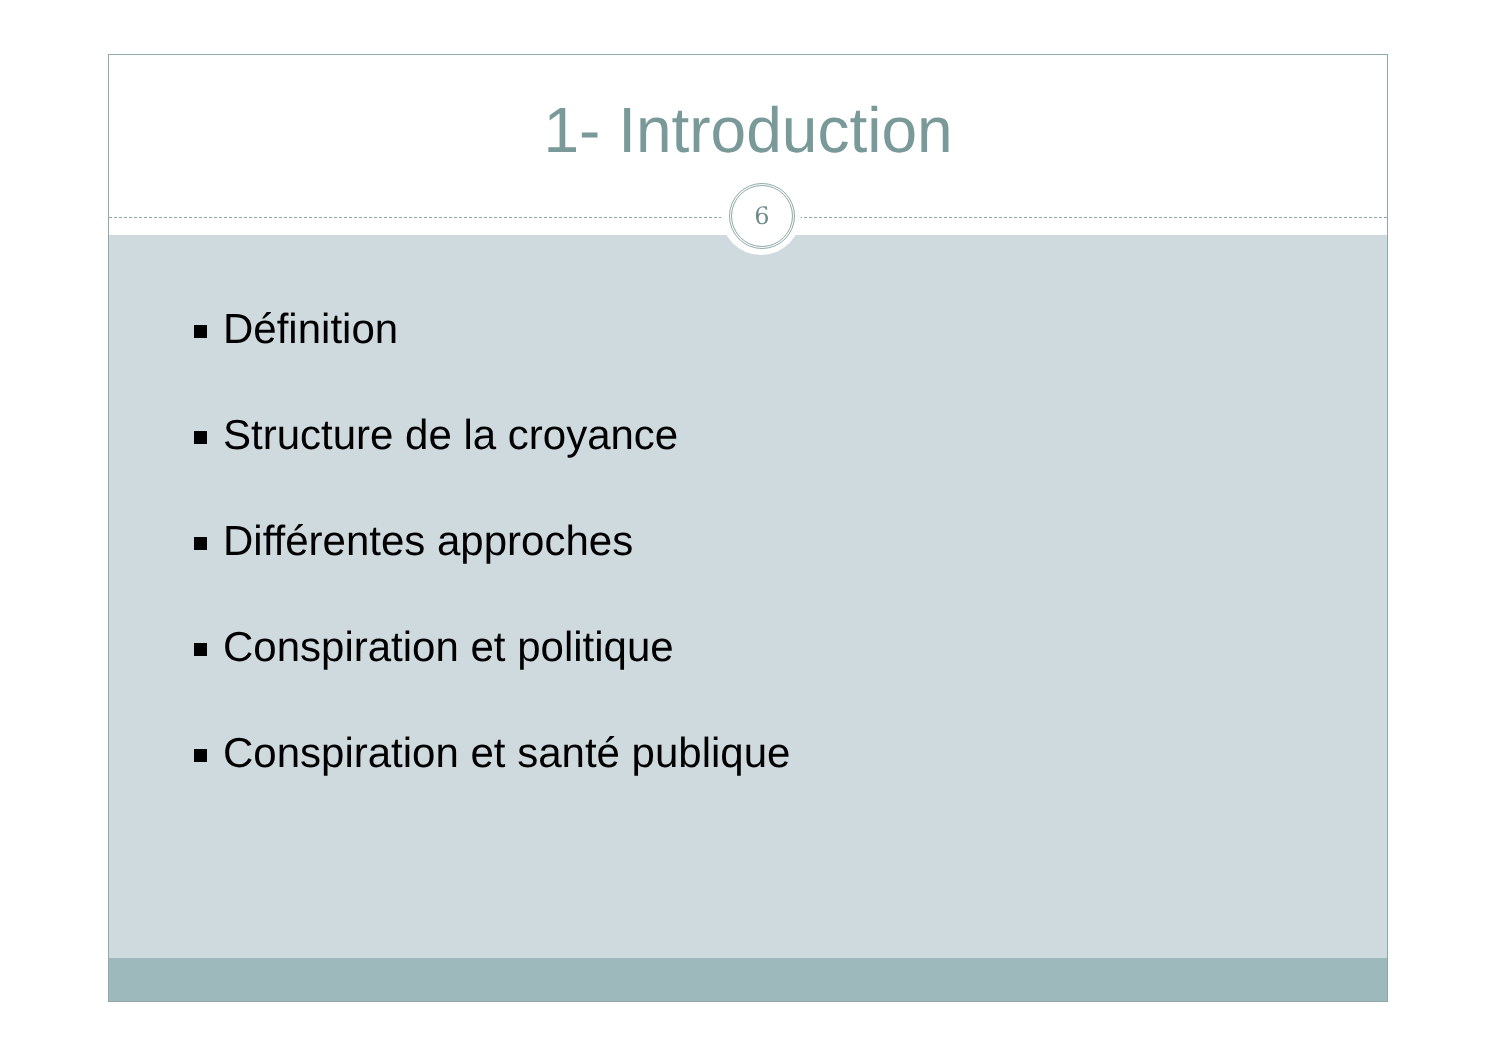1- Introduction
6
Définition
Structure de la croyance
Différentes approches
Conspiration et politique
Conspiration et santé publique